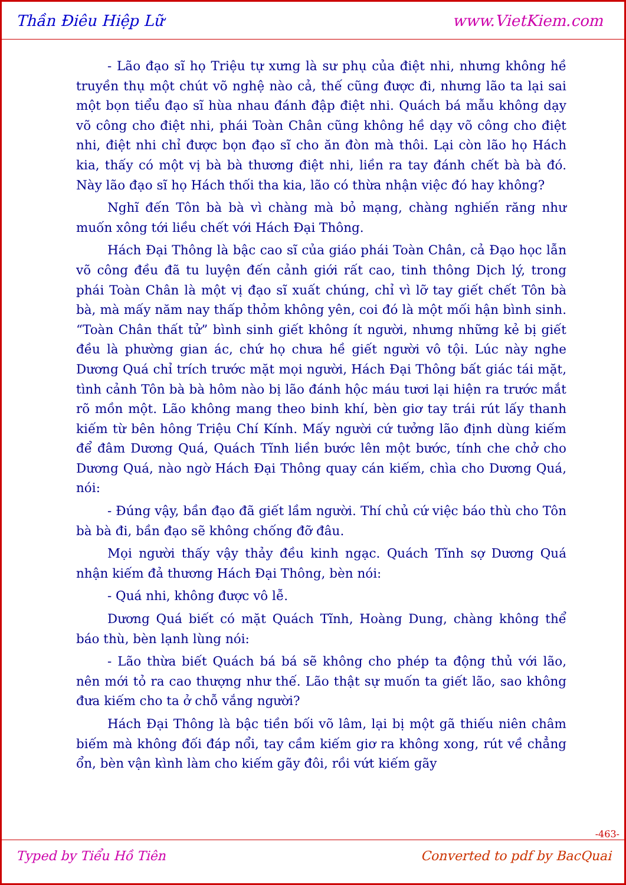Thần Điêu Hiệp Lữ www.VietKiem.com
- Lão đạo sĩ họ Triệu tự xưng là sư phụ của điệt nhi, nhưng không hề truyền thụ một chút võ nghệ nào cả, thế cũng được đi, nhưng lão ta lại sai một bọn tiểu đạo sĩ hùa nhau đánh đập điệt nhi. Quách bá mẫu không dạy võ công cho điệt nhi, phái Toàn Chân cũng không hề dạy võ công cho điệt nhi, điệt nhi chỉ được bọn đạo sĩ cho ăn đòn mà thôi. Lại còn lão họ Hách kia, thấy có một vị bà bà thương điệt nhi, liền ra tay đánh chết bà bà đó. Này lão đạo sĩ họ Hách thối tha kia, lão có thừa nhận việc đó hay không?
Nghĩ đến Tôn bà bà vì chàng mà bỏ mạng, chàng nghiến răng như muốn xông tới liều chết với Hách Đại Thông.
Hách Đại Thông là bậc cao sĩ của giáo phái Toàn Chân, cả Đạo học lẫn võ công đều đã tu luyện đến cảnh giới rất cao, tinh thông Dịch lý, trong phái Toàn Chân là một vị đạo sĩ xuất chúng, chỉ vì lỡ tay giết chết Tôn bà bà, mà mấy năm nay thấp thỏm không yên, coi đó là một mối hận bình sinh. “Toàn Chân thất tử” bình sinh giết không ít người, nhưng những kẻ bị giết đều là phường gian ác, chứ họ chưa hề giết người vô tội. Lúc này nghe Dương Quá chỉ trích trước mặt mọi người, Hách Đại Thông bất giác tái mặt, tình cảnh Tôn bà bà hôm nào bị lão đánh hộc máu tươi lại hiện ra trước mắt rõ mồn một. Lão không mang theo binh khí, bèn giơ tay trái rút lấy thanh kiếm từ bên hông Triệu Chí Kính. Mấy người cứ tưởng lão định dùng kiếm để đâm Dương Quá, Quách Tĩnh liền bước lên một bước, tính che chở cho Dương Quá, nào ngờ Hách Đại Thông quay cán kiếm, chìa cho Dương Quá, nói:
- Đúng vậy, bần đạo đã giết lầm người. Thí chủ cứ việc báo thù cho Tôn bà bà đi, bần đạo sẽ không chống đỡ đâu.
Mọi người thấy vậy thảy đều kinh ngạc. Quách Tĩnh sợ Dương Quá nhận kiếm đả thương Hách Đại Thông, bèn nói:
- Quá nhi, không được vô lễ.
Dương Quá biết có mặt Quách Tĩnh, Hoàng Dung, chàng không thể báo thù, bèn lạnh lùng nói:
- Lão thừa biết Quách bá bá sẽ không cho phép ta động thủ với lão, nên mới tỏ ra cao thượng như thế. Lão thật sự muốn ta giết lão, sao không đưa kiếm cho ta ở chỗ vắng người?
Hách Đại Thông là bậc tiền bối võ lâm, lại bị một gã thiếu niên châm biếm mà không đối đáp nổi, tay cầm kiếm giơ ra không xong, rút về chẳng ổn, bèn vận kình làm cho kiếm gãy đôi, rồi vứt kiếm gãy
-463-
Typed by Tiểu Hồ Tiên Converted to pdf by BacQuai